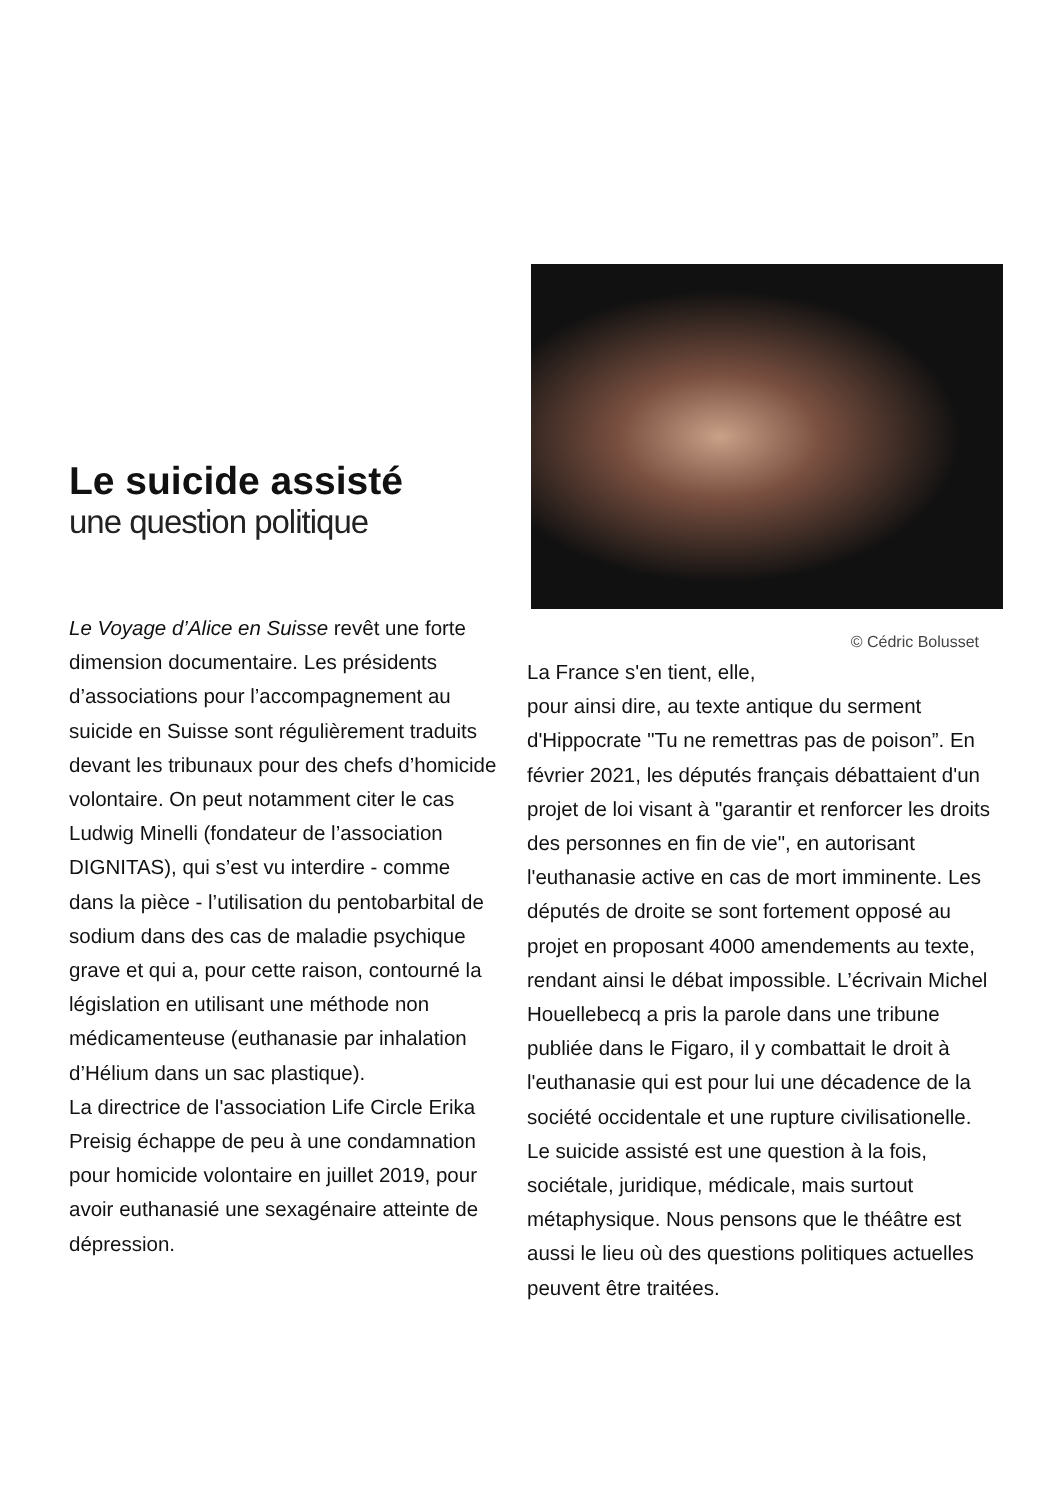Le suicide assisté
une question politique
Le Voyage d’Alice en Suisse revêt une forte dimension documentaire. Les présidents d’associations pour l’accompagnement au suicide en Suisse sont régulièrement traduits devant les tribunaux pour des chefs d’homicide volontaire. On peut notamment citer le cas Ludwig Minelli (fondateur de l’association DIGNITAS), qui s’est vu interdire - comme dans la pièce - l’utilisation du pentobarbital de sodium dans des cas de maladie psychique grave et qui a, pour cette raison, contourné la législation en utilisant une méthode non médicamenteuse (euthanasie par inhalation d’Hélium dans un sac plastique).
La directrice de l'association Life Circle Erika Preisig échappe de peu à une condamnation pour homicide volontaire en juillet 2019, pour avoir euthanasié une sexagénaire atteinte de dépression.
© Cédric Bolusset
La France s'en tient, elle,
pour ainsi dire, au texte antique du serment d'Hippocrate "Tu ne remettras pas de poison”. En février 2021, les députés français débattaient d'un projet de loi visant à "garantir et renforcer les droits des personnes en fin de vie", en autorisant l'euthanasie active en cas de mort imminente. Les députés de droite se sont fortement opposé au projet en proposant 4000 amendements au texte, rendant ainsi le débat impossible. L’écrivain Michel Houellebecq a pris la parole dans une tribune publiée dans le Figaro, il y combattait le droit à l'euthanasie qui est pour lui une décadence de la société occidentale et une rupture civilisationelle. Le suicide assisté est une question à la fois, sociétale, juridique, médicale, mais surtout métaphysique. Nous pensons que le théâtre est aussi le lieu où des questions politiques actuelles peuvent être traitées.